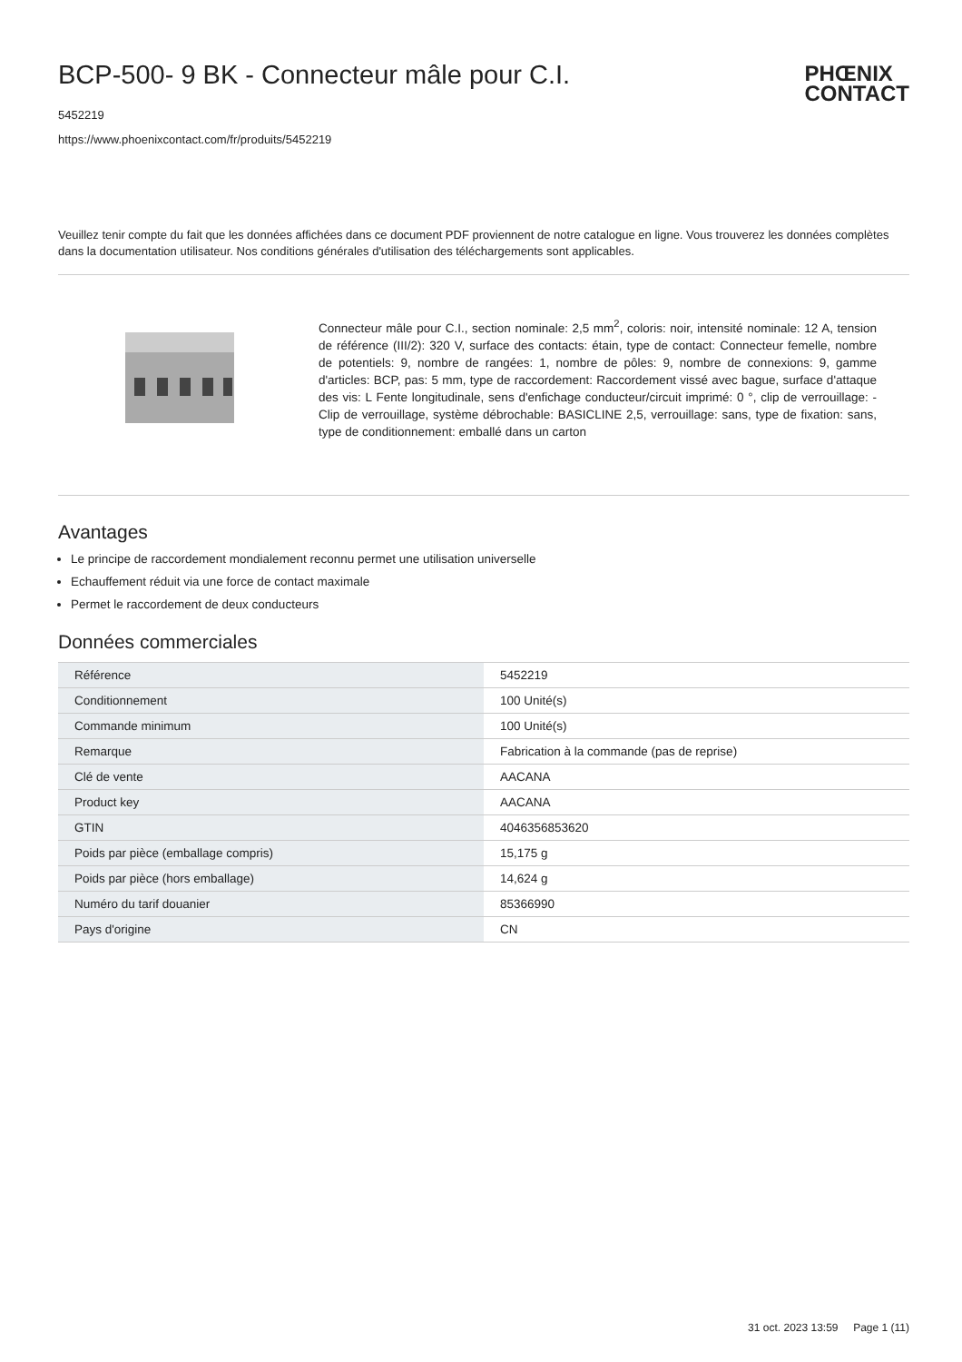PHŒNIX
CONTACT
BCP-500- 9 BK - Connecteur mâle pour C.I.
5452219
https://www.phoenixcontact.com/fr/produits/5452219
Veuillez tenir compte du fait que les données affichées dans ce document PDF proviennent de notre catalogue en ligne. Vous trouverez les données complètes dans la documentation utilisateur. Nos conditions générales d'utilisation des téléchargements sont applicables.
Connecteur mâle pour C.I., section nominale: 2,5 mm<sup>2</sup>, coloris: noir, intensité nominale: 12 A, tension de référence (III/2): 320 V, surface des contacts: étain, type de contact: Connecteur femelle, nombre de potentiels: 9, nombre de rangées: 1, nombre de pôles: 9, nombre de connexions: 9, gamme d'articles: BCP, pas: 5 mm, type de raccordement: Raccordement vissé avec bague, surface d'attaque des vis: L Fente longitudinale, sens d'enfichage conducteur/circuit imprimé: 0 °, clip de verrouillage: - Clip de verrouillage, système débrochable: BASICLINE 2,5, verrouillage: sans, type de fixation: sans, type de conditionnement: emballé dans un carton
Avantages
Le principe de raccordement mondialement reconnu permet une utilisation universelle
Echauffement réduit via une force de contact maximale
Permet le raccordement de deux conducteurs
Données commerciales
| Référence | 5452219 |
| Conditionnement | 100 Unité(s) |
| Commande minimum | 100 Unité(s) |
| Remarque | Fabrication à la commande (pas de reprise) |
| Clé de vente | AACANA |
| Product key | AACANA |
| GTIN | 4046356853620 |
| Poids par pièce (emballage compris) | 15,175 g |
| Poids par pièce (hors emballage) | 14,624 g |
| Numéro du tarif douanier | 85366990 |
| Pays d'origine | CN |
31 oct. 2023 13:59 Page 1 (11)